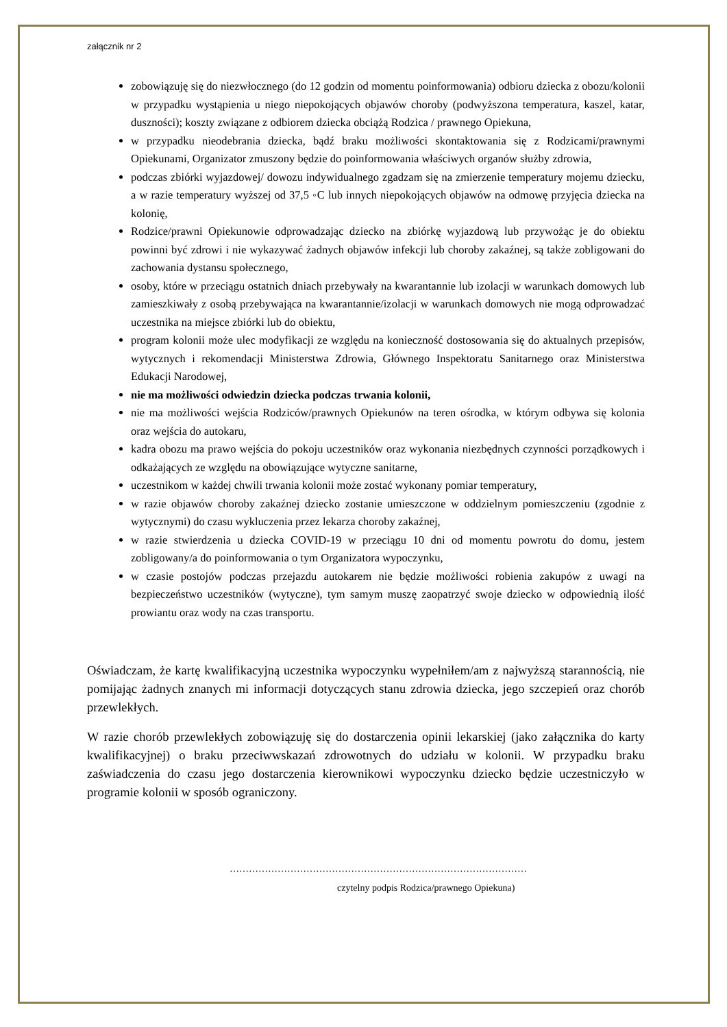załącznik nr 2
zobowiązuję się do niezwłocznego (do 12 godzin od momentu poinformowania) odbioru dziecka z obozu/kolonii w przypadku wystąpienia u niego niepokojących objawów choroby (podwyższona temperatura, kaszel, katar, duszności); koszty związane z odbiorem dziecka obciążą Rodzica / prawnego Opiekuna,
w przypadku nieodebrania dziecka, bądź braku możliwości skontaktowania się z Rodzicami/prawnymi Opiekunami, Organizator zmuszony będzie do poinformowania właściwych organów służby zdrowia,
podczas zbiórki wyjazdowej/ dowozu indywidualnego zgadzam się na zmierzenie temperatury mojemu dziecku, a w razie temperatury wyższej od 37,5 ◦C lub innych niepokojących objawów na odmowę przyjęcia dziecka na kolonię,
Rodzice/prawni Opiekunowie odprowadzając dziecko na zbiórkę wyjazdową lub przywożąc je do obiektu powinni być zdrowi i nie wykazywać żadnych objawów infekcji lub choroby zakaźnej, są także zobligowani do zachowania dystansu społecznego,
osoby, które w przeciągu ostatnich dniach przebywały na kwarantannie lub izolacji w warunkach domowych lub zamieszkiwały z osobą przebywająca na kwarantannie/izolacji w warunkach domowych nie mogą odprowadzać uczestnika na miejsce zbiórki lub do obiektu,
program kolonii może ulec modyfikacji ze względu na konieczność dostosowania się do aktualnych przepisów, wytycznych i rekomendacji Ministerstwa Zdrowia, Głównego Inspektoratu Sanitarnego oraz Ministerstwa Edukacji Narodowej,
nie ma możliwości odwiedzin dziecka podczas trwania kolonii,
nie ma możliwości wejścia Rodziców/prawnych Opiekunów na teren ośrodka, w którym odbywa się kolonia oraz wejścia do autokaru,
kadra obozu ma prawo wejścia do pokoju uczestników oraz wykonania niezbędnych czynności porządkowych i odkażających ze względu na obowiązujące wytyczne sanitarne,
uczestnikom w każdej chwili trwania kolonii może zostać wykonany pomiar temperatury,
w razie objawów choroby zakaźnej dziecko zostanie umieszczone w oddzielnym pomieszczeniu (zgodnie z wytycznymi) do czasu wykluczenia przez lekarza choroby zakaźnej,
w razie stwierdzenia u dziecka COVID-19 w przeciągu 10 dni od momentu powrotu do domu, jestem zobligowany/a do poinformowania o tym Organizatora wypoczynku,
w czasie postojów podczas przejazdu autokarem nie będzie możliwości robienia zakupów z uwagi na bezpieczeństwo uczestników (wytyczne), tym samym muszę zaopatrzyć swoje dziecko w odpowiednią ilość prowiantu oraz wody na czas transportu.
Oświadczam, że kartę kwalifikacyjną uczestnika wypoczynku wypełniłem/am z najwyższą starannością, nie pomijając żadnych znanych mi informacji dotyczących stanu zdrowia dziecka, jego szczepień oraz chorób przewlekłych.
W razie chorób przewlekłych zobowiązuję się do dostarczenia opinii lekarskiej (jako załącznika do karty kwalifikacyjnej) o braku przeciwwskazań zdrowotnych do udziału w kolonii. W przypadku braku zaświadczenia do czasu jego dostarczenia kierownikowi wypoczynku dziecko będzie uczestniczyło w programie kolonii w sposób ograniczony.
…………………………………………………………………………………
czytelny podpis Rodzica/prawnego Opiekuna)